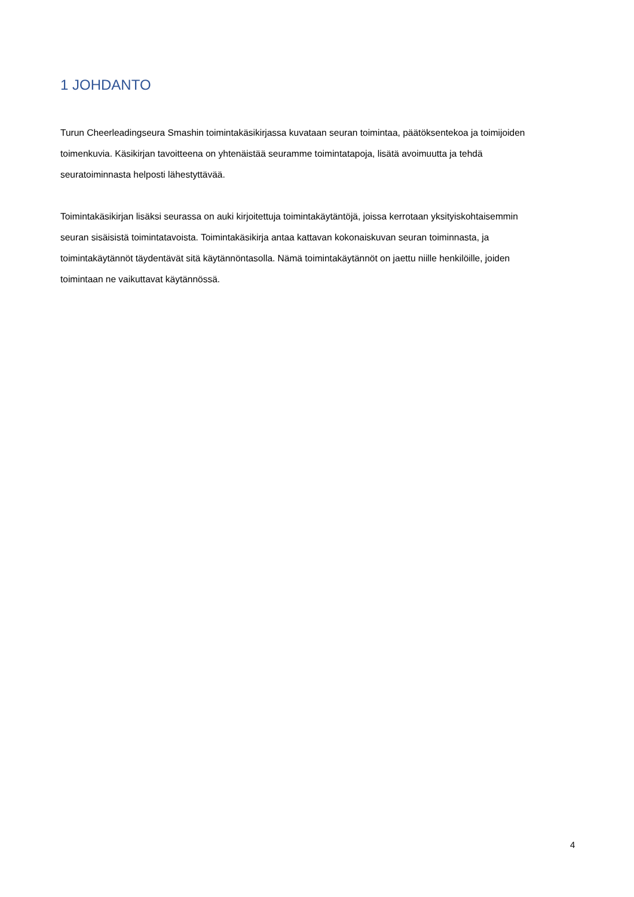1 JOHDANTO
Turun Cheerleadingseura Smashin toimintakäsikirjassa kuvataan seuran toimintaa, päätöksentekoa ja toimijoiden toimenkuvia. Käsikirjan tavoitteena on yhtenäistää seuramme toimintatapoja, lisätä avoimuutta ja tehdä seuratoiminnasta helposti lähestyttävää.
Toimintakäsikirjan lisäksi seurassa on auki kirjoitettuja toimintakäytäntöjä, joissa kerrotaan yksityiskohtaisemmin seuran sisäisistä toimintatavoista. Toimintakäsikirja antaa kattavan kokonaiskuvan seuran toiminnasta, ja toimintakäytännöt täydentävät sitä käytännöntasolla. Nämä toimintakäytännöt on jaettu niille henkilöille, joiden toimintaan ne vaikuttavat käytännössä.
4